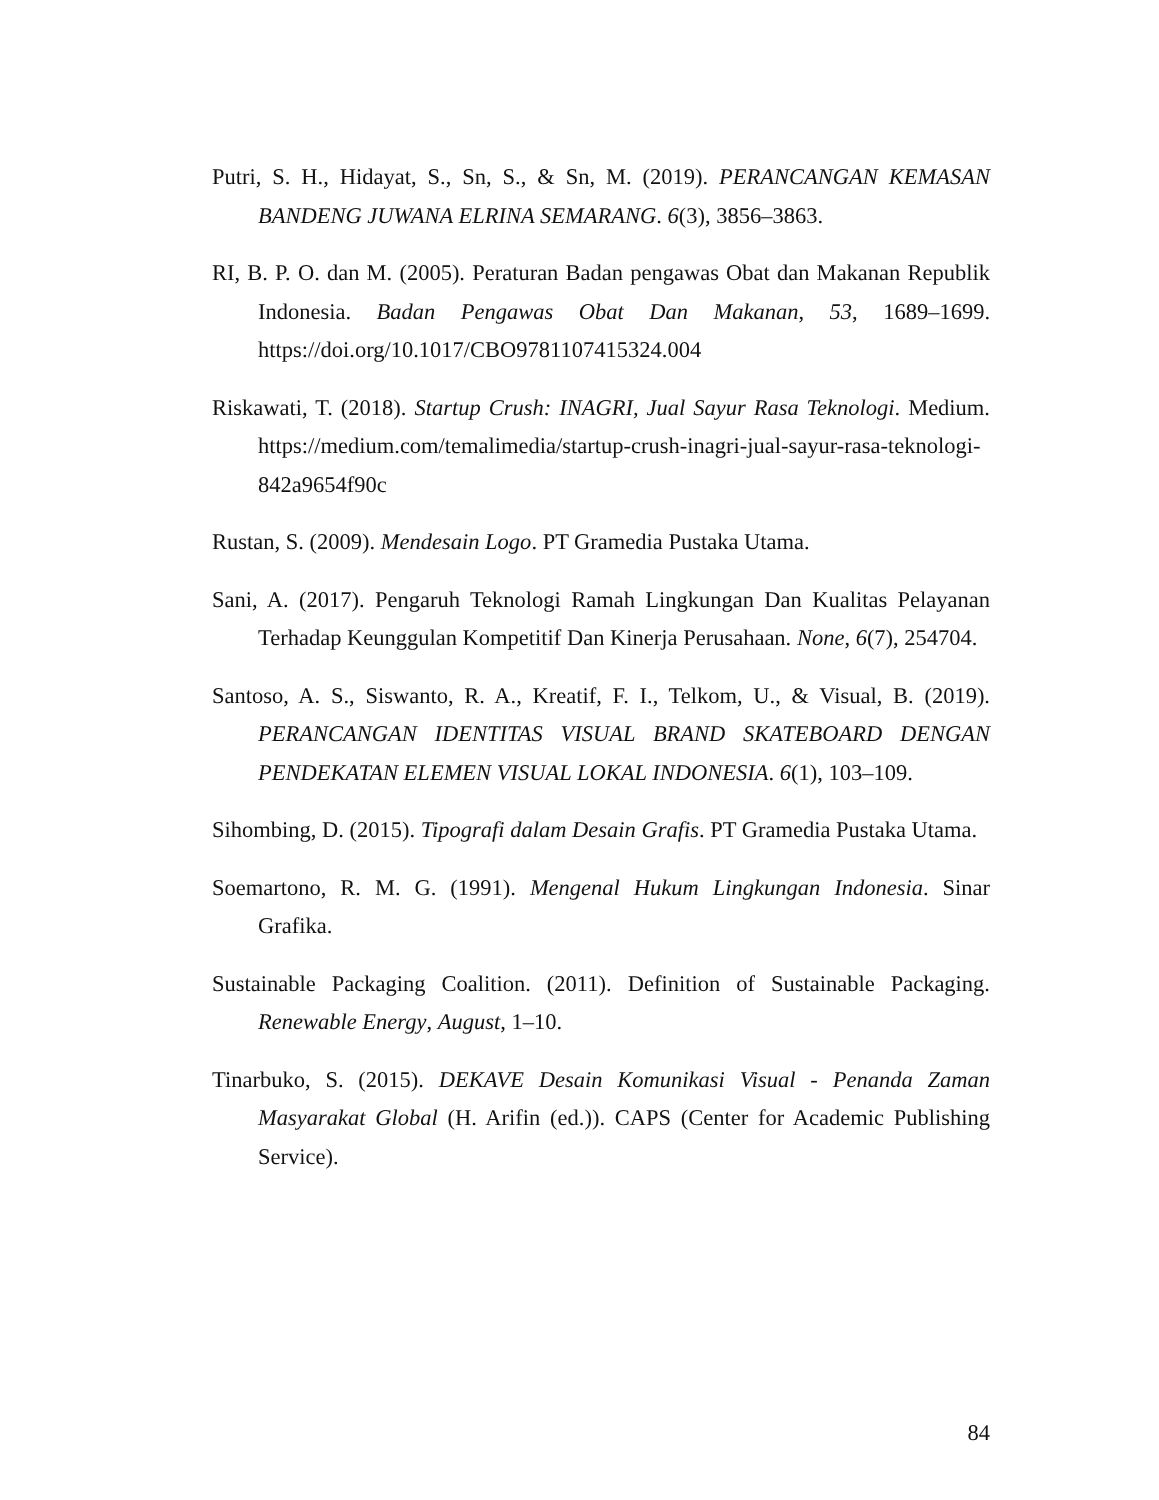Putri, S. H., Hidayat, S., Sn, S., & Sn, M. (2019). PERANCANGAN KEMASAN BANDENG JUWANA ELRINA SEMARANG. 6(3), 3856–3863.
RI, B. P. O. dan M. (2005). Peraturan Badan pengawas Obat dan Makanan Republik Indonesia. Badan Pengawas Obat Dan Makanan, 53, 1689–1699. https://doi.org/10.1017/CBO9781107415324.004
Riskawati, T. (2018). Startup Crush: INAGRI, Jual Sayur Rasa Teknologi. Medium. https://medium.com/temalimedia/startup-crush-inagri-jual-sayur-rasa-teknologi-842a9654f90c
Rustan, S. (2009). Mendesain Logo. PT Gramedia Pustaka Utama.
Sani, A. (2017). Pengaruh Teknologi Ramah Lingkungan Dan Kualitas Pelayanan Terhadap Keunggulan Kompetitif Dan Kinerja Perusahaan. None, 6(7), 254704.
Santoso, A. S., Siswanto, R. A., Kreatif, F. I., Telkom, U., & Visual, B. (2019). PERANCANGAN IDENTITAS VISUAL BRAND SKATEBOARD DENGAN PENDEKATAN ELEMEN VISUAL LOKAL INDONESIA. 6(1), 103–109.
Sihombing, D. (2015). Tipografi dalam Desain Grafis. PT Gramedia Pustaka Utama.
Soemartono, R. M. G. (1991). Mengenal Hukum Lingkungan Indonesia. Sinar Grafika.
Sustainable Packaging Coalition. (2011). Definition of Sustainable Packaging. Renewable Energy, August, 1–10.
Tinarbuko, S. (2015). DEKAVE Desain Komunikasi Visual - Penanda Zaman Masyarakat Global (H. Arifin (ed.)). CAPS (Center for Academic Publishing Service).
84